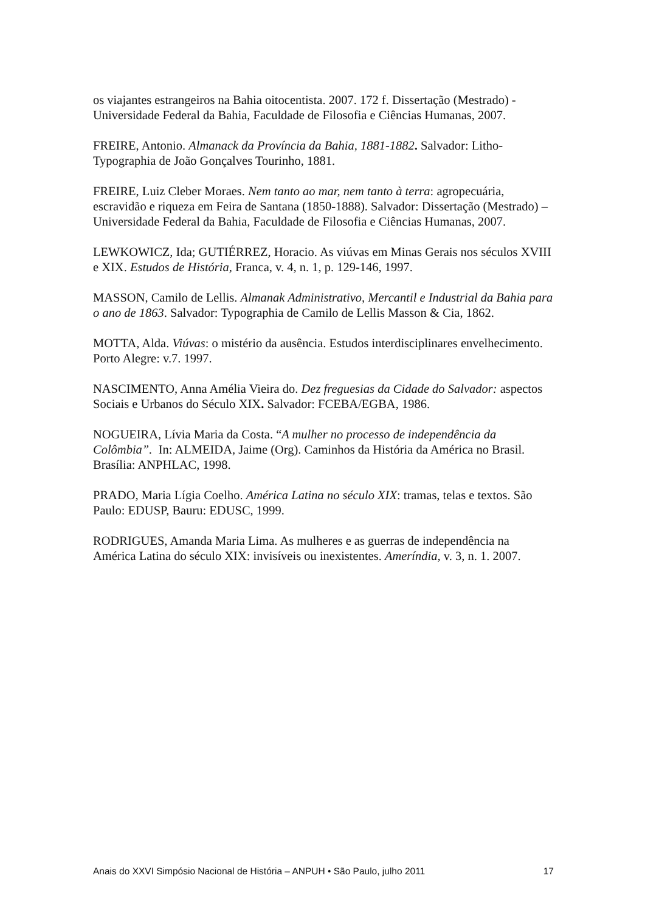os viajantes estrangeiros na Bahia oitocentista. 2007. 172 f. Dissertação (Mestrado) - Universidade Federal da Bahia, Faculdade de Filosofia e Ciências Humanas, 2007.
FREIRE, Antonio. Almanack da Província da Bahia, 1881-1882. Salvador: Litho-Typographia de João Gonçalves Tourinho, 1881.
FREIRE, Luiz Cleber Moraes. Nem tanto ao mar, nem tanto à terra: agropecuária, escravidão e riqueza em Feira de Santana (1850-1888). Salvador: Dissertação (Mestrado) – Universidade Federal da Bahia, Faculdade de Filosofia e Ciências Humanas, 2007.
LEWKOWICZ, Ida; GUTIÉRREZ, Horacio. As viúvas em Minas Gerais nos séculos XVIII e XIX. Estudos de História, Franca, v. 4, n. 1, p. 129-146, 1997.
MASSON, Camilo de Lellis. Almanak Administrativo, Mercantil e Industrial da Bahia para o ano de 1863. Salvador: Typographia de Camilo de Lellis Masson & Cia, 1862.
MOTTA, Alda. Viúvas: o mistério da ausência. Estudos interdisciplinares envelhecimento. Porto Alegre: v.7. 1997.
NASCIMENTO, Anna Amélia Vieira do. Dez freguesias da Cidade do Salvador: aspectos Sociais e Urbanos do Século XIX. Salvador: FCEBA/EGBA, 1986.
NOGUEIRA, Lívia Maria da Costa. “A mulher no processo de independência da Colômbia”. In: ALMEIDA, Jaime (Org). Caminhos da História da América no Brasil. Brasília: ANPHLAC, 1998.
PRADO, Maria Lígia Coelho. América Latina no século XIX: tramas, telas e textos. São Paulo: EDUSP, Bauru: EDUSC, 1999.
RODRIGUES, Amanda Maria Lima. As mulheres e as guerras de independência na América Latina do século XIX: invisíveis ou inexistentes. Ameríndia, v. 3, n. 1. 2007.
Anais do XXVI Simpósio Nacional de História – ANPUH • São Paulo, julho 2011 17